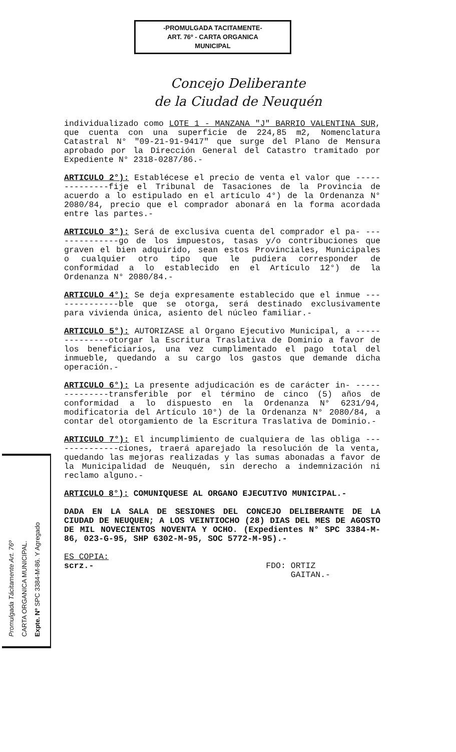-PROMULGADA TACITAMENTE-
ART. 76º - CARTA ORGANICA
MUNICIPAL
Concejo Deliberante
de la Ciudad de Neuquén
individualizado como LOTE 1 - MANZANA "J" BARRIO VALENTINA SUR, que cuenta con una superficie de 224,85 m2, Nomenclatura Catastral N° "09-21-91-9417" que surge del Plano de Mensura aprobado por la Dirección General del Catastro tramitado por Expediente N° 2318-0287/86.-
ARTICULO 2°): Establécese el precio de venta el valor que --------------fije el Tribunal de Tasaciones de la Provincia de acuerdo a lo estipulado en el artículo 4°) de la Ordenanza N° 2080/84, precio que el comprador abonará en la forma acordada entre las partes.-
ARTICULO 3°): Será de exclusiva cuenta del comprador el pa- --------------go de los impuestos, tasas y/o contribuciones que graven el bien adquirido, sean estos Provinciales, Municipales o cualquier otro tipo que le pudiera corresponder de conformidad a lo establecido en el Artículo 12°) de la Ordenanza N° 2080/84.-
ARTICULO 4°): Se deja expresamente establecido que el inmue --------------ble que se otorga, será destinado exclusivamente para vivienda única, asiento del núcleo familiar.-
ARTICULO 5°): AUTORIZASE al Organo Ejecutivo Municipal, a --------------otorgar la Escritura Traslativa de Dominio a favor de los beneficiarios, una vez cumplimentado el pago total del inmueble, quedando a su cargo los gastos que demande dicha operación.-
ARTICULO 6°): La presente adjudicación es de carácter in- --------------transferible por el término de cinco (5) años de conformidad a lo dispuesto en la Ordenanza N° 6231/94, modificatoria del Artículo 10°) de la Ordenanza N° 2080/84, a contar del otorgamiento de la Escritura Traslativa de Dominio.-
ARTICULO 7°): El incumplimiento de cualquiera de las obliga --------------ciones, traerá aparejado la resolución de la venta, quedando las mejoras realizadas y las sumas abonadas a favor de la Municipalidad de Neuquén, sin derecho a indemnización ni reclamo alguno.-
ARTICULO 8°): COMUNIQUESE AL ORGANO EJECUTIVO MUNICIPAL.-
DADA EN LA SALA DE SESIONES DEL CONCEJO DELIBERANTE DE LA CIUDAD DE NEUQUEN; A LOS VEINTIOCHO (28) DIAS DEL MES DE AGOSTO DE MIL NOVECIENTOS NOVENTA Y OCHO. (Expedientes N° SPC 3384-M-86, 023-G-95, SHP 6302-M-95, SOC 5772-M-95).-
ES COPIA:
scrz.-
FDO: ORTIZ
GAITAN.-
Promulgada Tácitamente Art. 76º
CARTA ORGANICA MUNICIPAL.
Expte. Nº SPC 3384-M-86. Y Agregado